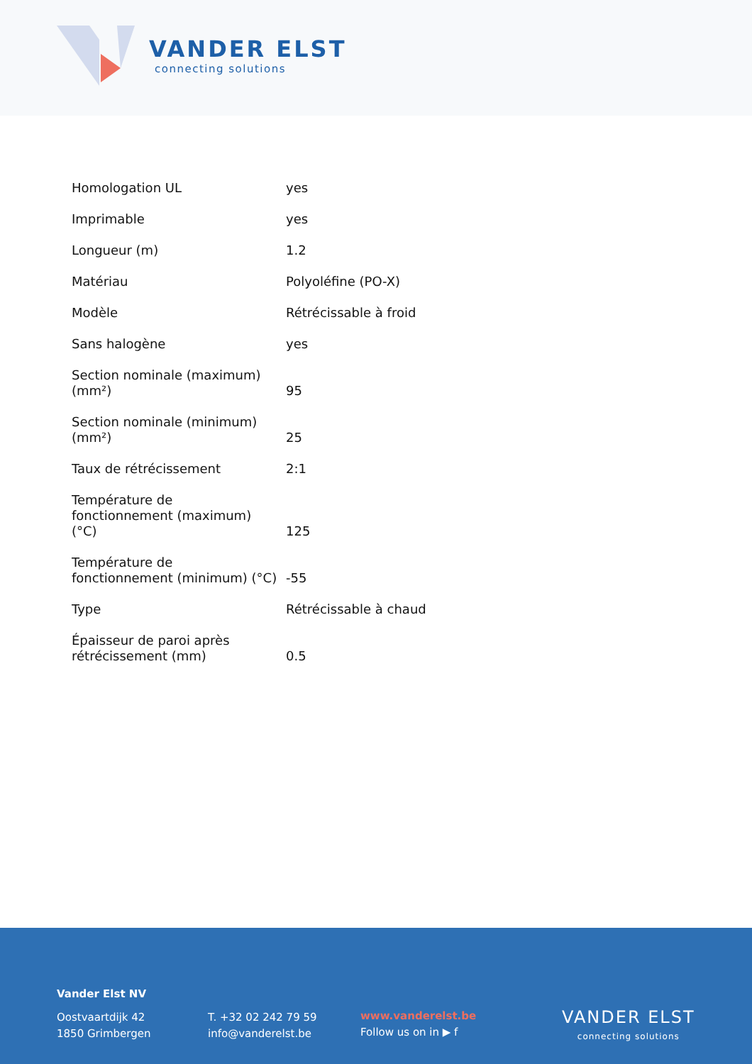VANDER ELST
connecting solutions
| Homologation UL | yes |
| Imprimable | yes |
| Longueur (m) | 1.2 |
| Matériau | Polyoléfine (PO-X) |
| Modèle | Rétrécissable à froid |
| Sans halogène | yes |
| Section nominale (maximum) (mm²) | 95 |
| Section nominale (minimum) (mm²) | 25 |
| Taux de rétrécissement | 2:1 |
| Température de fonctionnement (maximum) (°C) | 125 |
| Température de fonctionnement (minimum) (°C) | -55 |
| Type | Rétrécissable à chaud |
| Épaisseur de paroi après rétrécissement (mm) | 0.5 |
Vander Elst NV
Oostvaartdijk 42
1850 Grimbergen
T. +32 02 242 79 59
info@vanderelst.be
www.vanderelst.be
Follow us on in ▶ f
VANDER ELST
connecting solutions